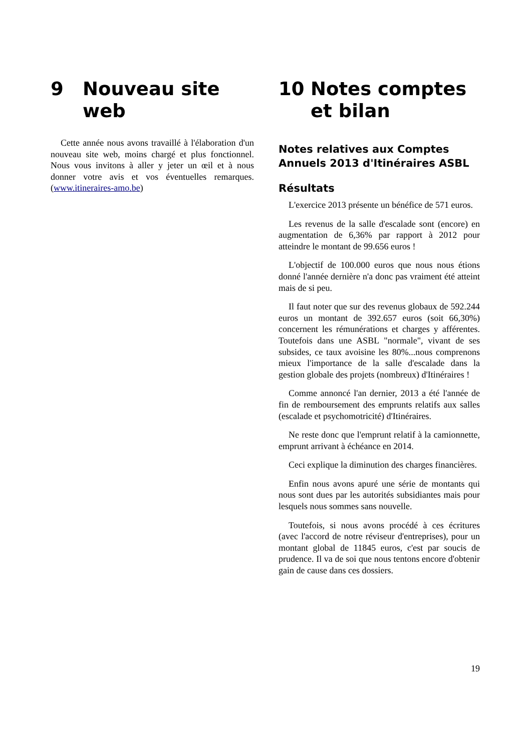9 Nouveau site web
Cette année nous avons travaillé à l'élaboration d'un nouveau site web, moins chargé et plus fonctionnel. Nous vous invitons à aller y jeter un œil et à nous donner votre avis et vos éventuelles remarques. (www.itineraires-amo.be)
10 Notes comptes et bilan
Notes relatives aux Comptes Annuels 2013 d'Itinéraires ASBL
Résultats
L'exercice 2013 présente un bénéfice de 571 euros.
Les revenus de la salle d'escalade sont (encore) en augmentation de 6,36% par rapport à 2012 pour atteindre le montant de 99.656 euros !
L'objectif de 100.000 euros que nous nous étions donné l'année dernière n'a donc pas vraiment été atteint mais de si peu.
Il faut noter que sur des revenus globaux de 592.244 euros un montant de 392.657 euros (soit 66,30%) concernent les rémunérations et charges y afférentes. Toutefois dans une ASBL "normale", vivant de ses subsides, ce taux avoisine les 80%...nous comprenons mieux l'importance de la salle d'escalade dans la gestion globale des projets (nombreux) d'Itinéraires !
Comme annoncé l'an dernier, 2013 a été l'année de fin de remboursement des emprunts relatifs aux salles (escalade et psychomotricité) d'Itinéraires.
Ne reste donc que l'emprunt relatif à la camionnette, emprunt arrivant à échéance en 2014.
Ceci explique la diminution des charges financières.
Enfin nous avons apuré une série de montants qui nous sont dues par les autorités subsidiantes mais pour lesquels nous sommes sans nouvelle.
Toutefois, si nous avons procédé à ces écritures (avec l'accord de notre réviseur d'entreprises), pour un montant global de 11845 euros, c'est par soucis de prudence. Il va de soi que nous tentons encore d'obtenir gain de cause dans ces dossiers.
19